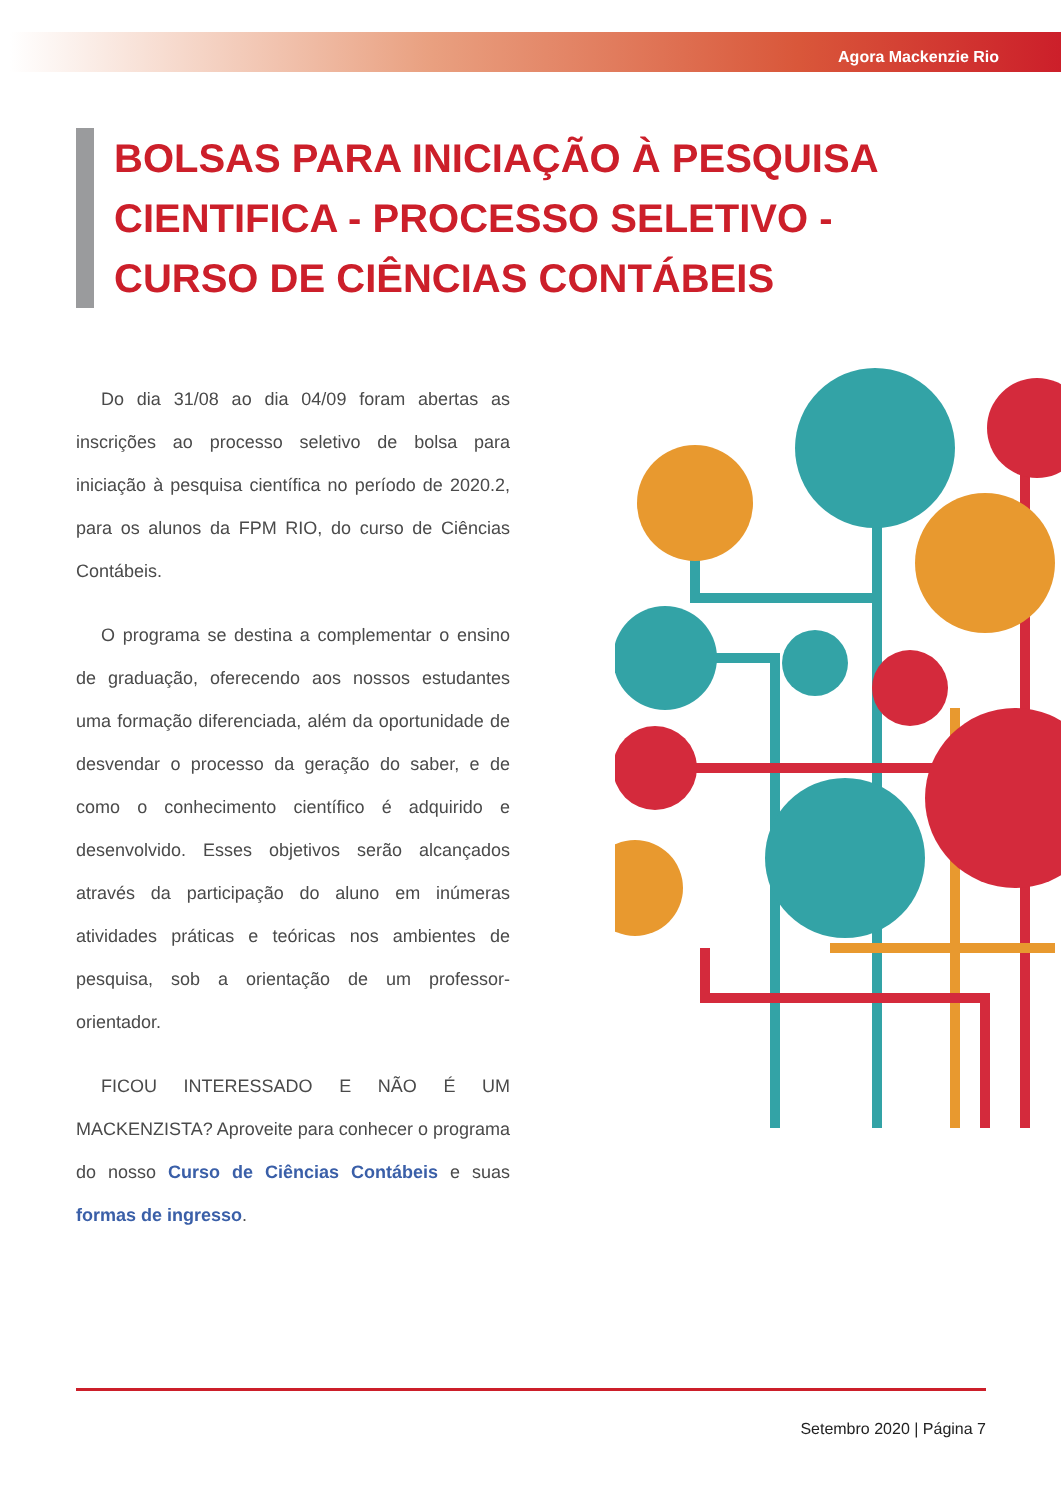Agora Mackenzie Rio
BOLSAS PARA INICIAÇÃO À PESQUISA CIENTIFICA - PROCESSO SELETIVO - CURSO DE CIÊNCIAS CONTÁBEIS
Do dia 31/08 ao dia 04/09 foram abertas as inscrições ao processo seletivo de bolsa para iniciação à pesquisa científica no período de 2020.2, para os alunos da FPM RIO, do curso de Ciências Contábeis.
O programa se destina a complementar o ensino de graduação, oferecendo aos nossos estudantes uma formação diferenciada, além da oportunidade de desvendar o processo da geração do saber, e de como o conhecimento científico é adquirido e desenvolvido. Esses objetivos serão alcançados através da participação do aluno em inúmeras atividades práticas e teóricas nos ambientes de pesquisa, sob a orientação de um professor-orientador.
FICOU INTERESSADO E NÃO É UM MACKENZISTA? Aproveite para conhecer o programa do nosso Curso de Ciências Contábeis e suas formas de ingresso.
Setembro 2020 | Página 7